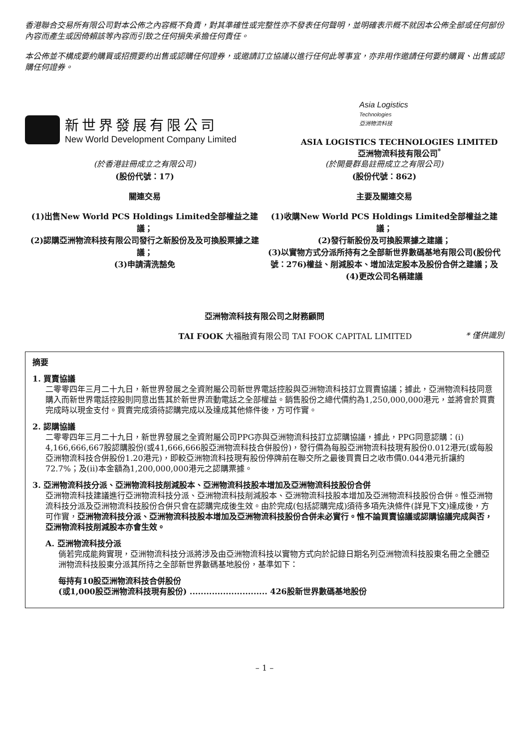香港聯合交易所有限公司對本公佈之內容概不負責，對其準確性或完整性亦不發表任何聲明，並明確表示概不就因本公佈全部或任何部份內容而產生或因倚賴該等內容而引致之任何損失承擔任何責任。
本公佈並不構成要約購買或招攬要約出售或認購任何證券，或邀請訂立協議以進行任何此等事宜，亦非用作邀請任何要約購買、出售或認購任何證券。
新世界發展有限公司
New World Development Company Limited
Asia Logistics
Technologies
亞洲物流科技
ASIA LOGISTICS TECHNOLOGIES LIMITED
亞洲物流科技有限公司<sup>*</sup>
(於香港註冊成立之有限公司)
(股份代號：17)
關連交易
(1)出售New World PCS Holdings Limited全部權益之建議；
(2)認購亞洲物流科技有限公司發行之新股份及及可換股票據之建議；
(3)申請清洗豁免
(於開曼群島註冊成立之有限公司)
(股份代號：862)
主要及關連交易
(1)收購New World PCS Holdings Limited全部權益之建議；
(2)發行新股份及可換股票據之建議；
(3)以實物方式分派所持有之全部新世界數碼基地有限公司(股份代號：276)權益、削減股本、增加法定股本及股份合併之建議；及
(4)更改公司名稱建議
亞洲物流科技有限公司之財務顧問
TAI FOOK 大福融資有限公司 TAI FOOK CAPITAL LIMITED
* 僅供識別
摘要
1. 買賣協議
二零零四年三月二十九日，新世界發展之全資附屬公司新世界電話控股與亞洲物流科技訂立買賣協議；據此，亞洲物流科技同意購入而新世界電話控股則同意出售其於新世界流動電話之全部權益。銷售股份之總代價約為1,250,000,000港元，並將會於買賣完成時以現金支付。買賣完成須待認購完成以及達成其他條件後，方可作實。
2. 認購協議
二零零四年三月二十九日，新世界發展之全資附屬公司PPG亦與亞洲物流科技訂立認購協議，據此，PPG同意認購：(i) 4,166,666,667股認購股份(或41,666,666股亞洲物流科技合併股份)，發行價為每股亞洲物流科技現有股份0.012港元(或每股亞洲物流科技合併股份1.20港元)，即較亞洲物流科技現有股份停牌前在聯交所之最後買賣日之收市價0.044港元折讓約72.7%；及(ii)本金額為1,200,000,000港元之認購票據。
3. 亞洲物流科技分派、亞洲物流科技削減股本、亞洲物流科技股本增加及亞洲物流科技股份合併
亞洲物流科技建議進行亞洲物流科技分派、亞洲物流科技削減股本、亞洲物流科技股本增加及亞洲物流科技股份合併。惟亞洲物流科技分派及亞洲物流科技股份合併只會在認購完成後生效。由於完成(包括認購完成)須待多項先決條件(詳見下文)達成後，方可作實，亞洲物流科技分派、亞洲物流科技股本增加及亞洲物流科技股份合併未必實行。惟不論買賣協議或認購協議完成與否，亞洲物流科技削減股本亦會生效。
A. 亞洲物流科技分派
倘若完成能夠實現，亞洲物流科技分派將涉及由亞洲物流科技以實物方式向於記錄日期名列亞洲物流科技股東名冊之全體亞洲物流科技股東分派其所持之全部新世界數碼基地股份，基準如下：
每持有10股亞洲物流科技合併股份
(或1,000股亞洲物流科技現有股份) ............................ 426股新世界數碼基地股份
– 1 –